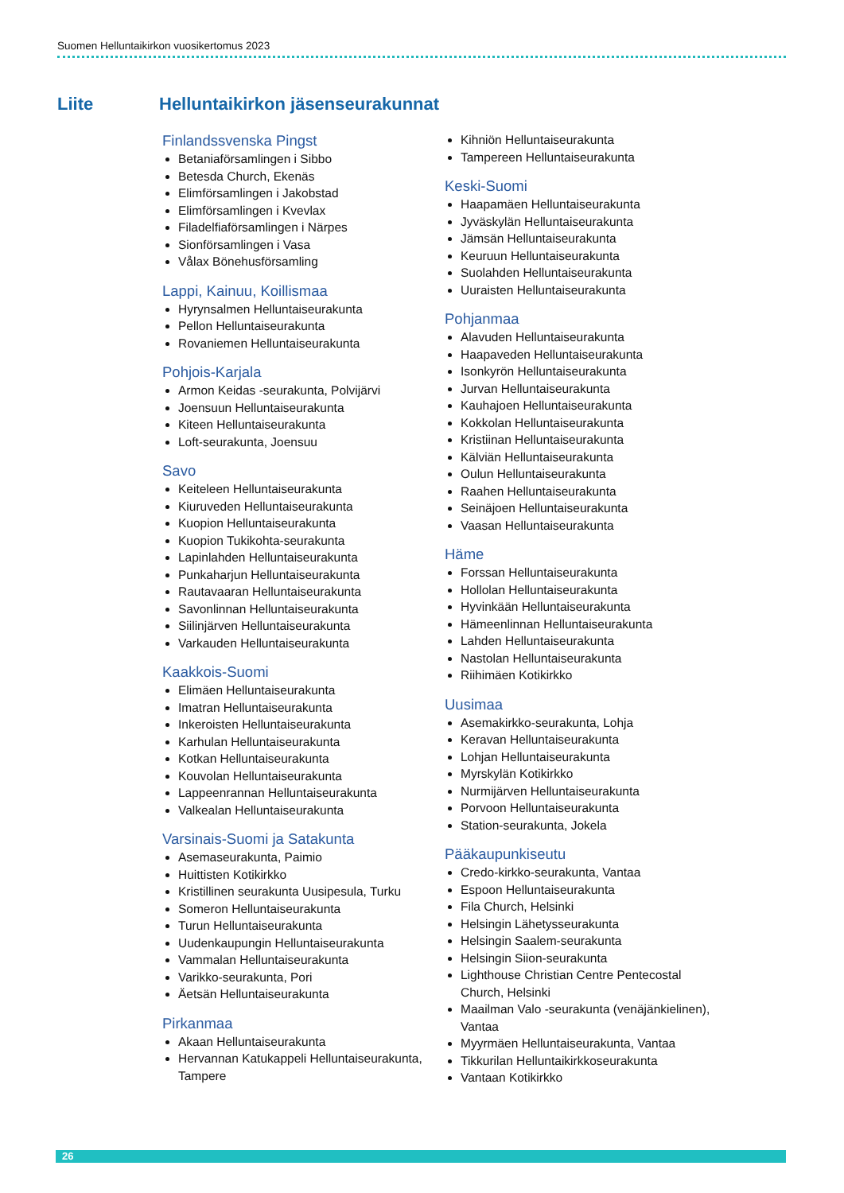Suomen Helluntaikirkon vuosikertomus 2023
Liite Helluntaikirkon jäsenseurakunnat
Finlandssvenska Pingst
Betaniaförsamlingen i Sibbo
Betesda Church, Ekenäs
Elimförsamlingen i Jakobstad
Elimförsamlingen i Kvevlax
Filadelfiaförsamlingen i Närpes
Sionförsamlingen i Vasa
Vålax Bönehusförsamling
Lappi, Kainuu, Koillismaa
Hyrynsalmen Helluntaiseurakunta
Pellon Helluntaiseurakunta
Rovaniemen Helluntaiseurakunta
Pohjois-Karjala
Armon Keidas -seurakunta, Polvijärvi
Joensuun Helluntaiseurakunta
Kiteen Helluntaiseurakunta
Loft-seurakunta, Joensuu
Savo
Keiteleen Helluntaiseurakunta
Kiuruveden Helluntaiseurakunta
Kuopion Helluntaiseurakunta
Kuopion Tukikohta-seurakunta
Lapinlahden Helluntaiseurakunta
Punkaharjun Helluntaiseurakunta
Rautavaaran Helluntaiseurakunta
Savonlinnan Helluntaiseurakunta
Siilinjärven Helluntaiseurakunta
Varkauden Helluntaiseurakunta
Kaakkois-Suomi
Elimäen Helluntaiseurakunta
Imatran Helluntaiseurakunta
Inkeroisten Helluntaiseurakunta
Karhulan Helluntaiseurakunta
Kotkan Helluntaiseurakunta
Kouvolan Helluntaiseurakunta
Lappeenrannan Helluntaiseurakunta
Valkealan Helluntaiseurakunta
Varsinais-Suomi ja Satakunta
Asemaseurakunta, Paimio
Huittisten Kotikirkko
Kristillinen seurakunta Uusipesula, Turku
Someron Helluntaiseurakunta
Turun Helluntaiseurakunta
Uudenkaupungin Helluntaiseurakunta
Vammalan Helluntaiseurakunta
Varikko-seurakunta, Pori
Äetsän Helluntaiseurakunta
Pirkanmaa
Akaan Helluntaiseurakunta
Hervannan Katukappeli Helluntaiseurakunta, Tampere
Kihniön Helluntaiseurakunta
Tampereen Helluntaiseurakunta
Keski-Suomi
Haapamäen Helluntaiseurakunta
Jyväskylän Helluntaiseurakunta
Jämsän Helluntaiseurakunta
Keuruun Helluntaiseurakunta
Suolahden Helluntaiseurakunta
Uuraisten Helluntaiseurakunta
Pohjanmaa
Alavuden Helluntaiseurakunta
Haapaveden Helluntaiseurakunta
Isonkyrön Helluntaiseurakunta
Jurvan Helluntaiseurakunta
Kauhajoen Helluntaiseurakunta
Kokkolan Helluntaiseurakunta
Kristiinan Helluntaiseurakunta
Kälviän Helluntaiseurakunta
Oulun Helluntaiseurakunta
Raahen Helluntaiseurakunta
Seinäjoen Helluntaiseurakunta
Vaasan Helluntaiseurakunta
Häme
Forssan Helluntaiseurakunta
Hollolan Helluntaiseurakunta
Hyvinkään Helluntaiseurakunta
Hämeenlinnan Helluntaiseurakunta
Lahden Helluntaiseurakunta
Nastolan Helluntaiseurakunta
Riihimäen Kotikirkko
Uusimaa
Asemakirkko-seurakunta, Lohja
Keravan Helluntaiseurakunta
Lohjan Helluntaiseurakunta
Myrskylän Kotikirkko
Nurmijärven Helluntaiseurakunta
Porvoon Helluntaiseurakunta
Station-seurakunta, Jokela
Pääkaupunkiseutu
Credo-kirkko-seurakunta, Vantaa
Espoon Helluntaiseurakunta
Fila Church, Helsinki
Helsingin Lähetysseurakunta
Helsingin Saalem-seurakunta
Helsingin Siion-seurakunta
Lighthouse Christian Centre Pentecostal Church, Helsinki
Maailman Valo -seurakunta (venäjänkielinen), Vantaa
Myyrmäen Helluntaiseurakunta, Vantaa
Tikkurilan Helluntaikirkkoseurakunta
Vantaan Kotikirkko
26